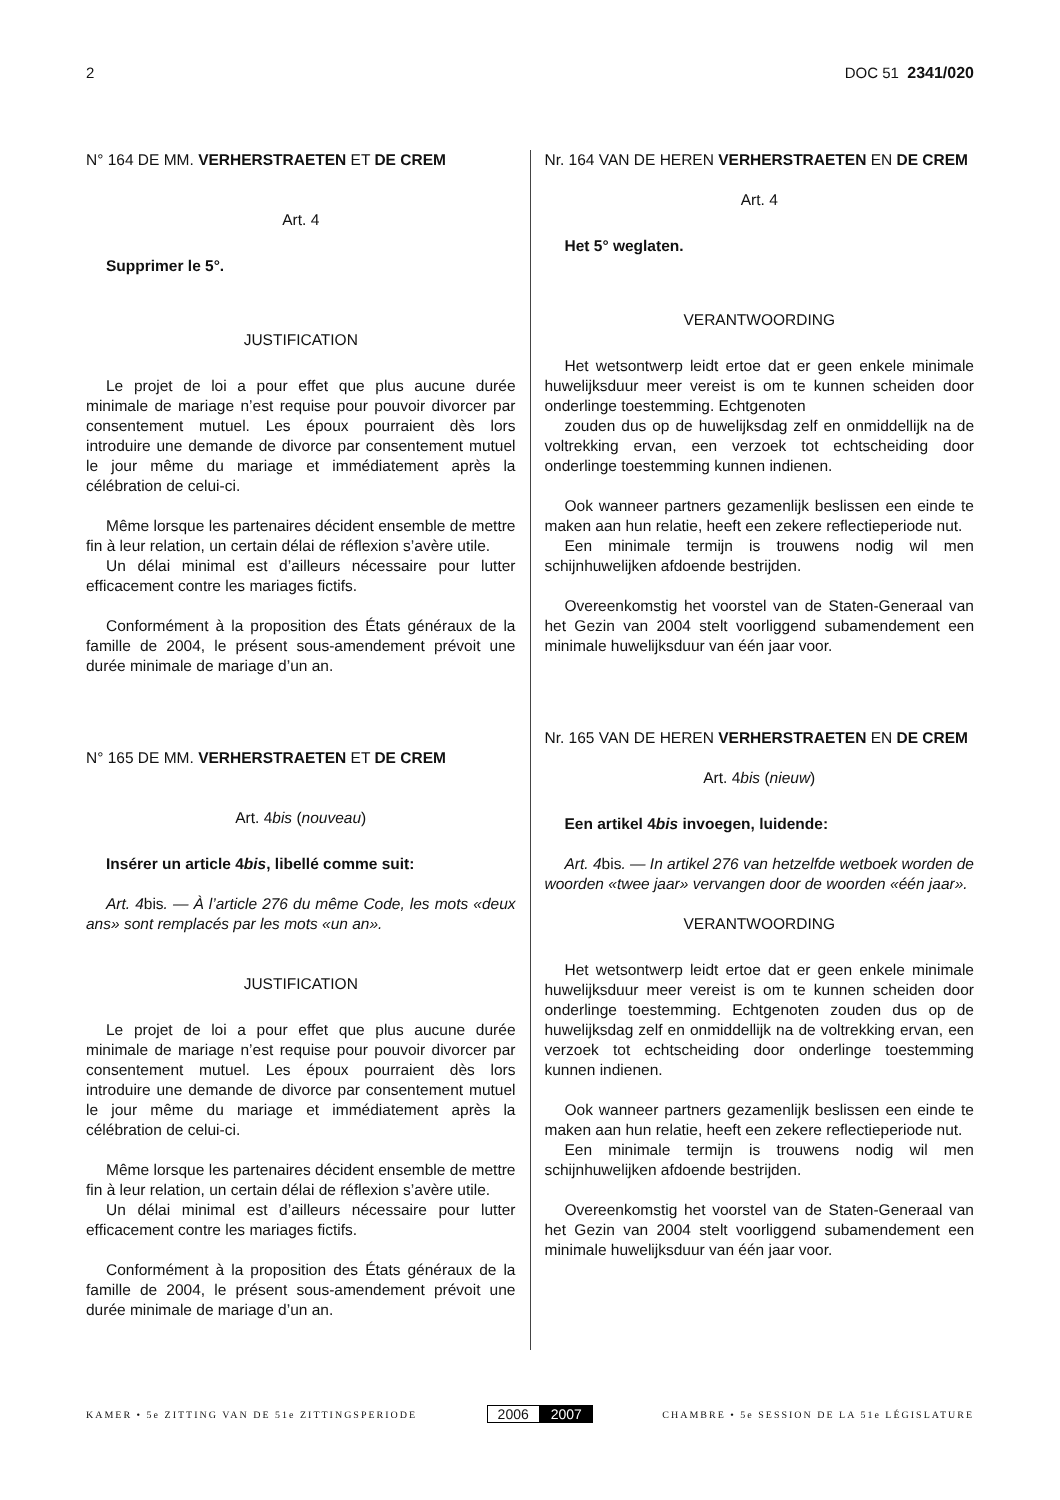2 DOC 51 2341/020
N° 164 DE MM. VERHERSTRAETEN ET DE CREM
Art. 4
Supprimer le 5°.
JUSTIFICATION
Le projet de loi a pour effet que plus aucune durée minimale de mariage n’est requise pour pouvoir divorcer par consentement mutuel. Les époux pourraient dès lors introduire une demande de divorce par consentement mutuel le jour même du mariage et immédiatement après la célébration de celui-ci.
Même lorsque les partenaires décident ensemble de mettre fin à leur relation, un certain délai de réflexion s’avère utile.
Un délai minimal est d’ailleurs nécessaire pour lutter efficacement contre les mariages fictifs.
Conformément à la proposition des États généraux de la famille de 2004, le présent sous-amendement prévoit une durée minimale de mariage d’un an.
N° 165 DE MM. VERHERSTRAETEN ET DE CREM
Art. 4bis (nouveau)
Insérer un article 4bis, libellé comme suit:
Art. 4bis. — À l’article 276 du même Code, les mots «deux ans» sont remplacés par les mots «un an».
JUSTIFICATION
Le projet de loi a pour effet que plus aucune durée minimale de mariage n’est requise pour pouvoir divorcer par consentement mutuel. Les époux pourraient dès lors introduire une demande de divorce par consentement mutuel le jour même du mariage et immédiatement après la célébration de celui-ci.
Même lorsque les partenaires décident ensemble de mettre fin à leur relation, un certain délai de réflexion s’avère utile.
Un délai minimal est d’ailleurs nécessaire pour lutter efficacement contre les mariages fictifs.
Conformément à la proposition des États généraux de la famille de 2004, le présent sous-amendement prévoit une durée minimale de mariage d’un an.
Nr. 164 VAN DE HEREN VERHERSTRAETEN EN DE CREM
Art. 4
Het 5° weglaten.
VERANTWOORDING
Het wetsontwerp leidt ertoe dat er geen enkele minimale huwelijksduur meer vereist is om te kunnen scheiden door onderlinge toestemming. Echtgenoten
zouden dus op de huwelijksdag zelf en onmiddellijk na de voltrekking ervan, een verzoek tot echtscheiding door onderlinge toestemming kunnen indienen.
Ook wanneer partners gezamenlijk beslissen een einde te maken aan hun relatie, heeft een zekere reflectieperiode nut.
Een minimale termijn is trouwens nodig wil men schijnhuwelijken afdoende bestrijden.
Overeenkomstig het voorstel van de Staten-Generaal van het Gezin van 2004 stelt voorliggend subamendement een minimale huwelijksduur van één jaar voor.
Nr. 165 VAN DE HEREN VERHERSTRAETEN EN DE CREM
Art. 4bis (nieuw)
Een artikel 4bis invoegen, luidende:
Art. 4bis. — In artikel 276 van hetzelfde wetboek worden de woorden «twee jaar» vervangen door de woorden «één jaar».
VERANTWOORDING
Het wetsontwerp leidt ertoe dat er geen enkele minimale huwelijksduur meer vereist is om te kunnen scheiden door onderlinge toestemming. Echtgenoten zouden dus op de huwelijksdag zelf en onmiddellijk na de voltrekking ervan, een verzoek tot echtscheiding door onderlinge toestemming kunnen indienen.
Ook wanneer partners gezamenlijk beslissen een einde te maken aan hun relatie, heeft een zekere reflectieperiode nut.
Een minimale termijn is trouwens nodig wil men schijnhuwelijken afdoende bestrijden.
Overeenkomstig het voorstel van de Staten-Generaal van het Gezin van 2004 stelt voorliggend subamendement een minimale huwelijksduur van één jaar voor.
KAMER • 5e ZITTING VAN DE 51e ZITTINGSPERIODE 2006 2007 CHAMBRE • 5e SESSION DE LA 51e LÉGISLATURE